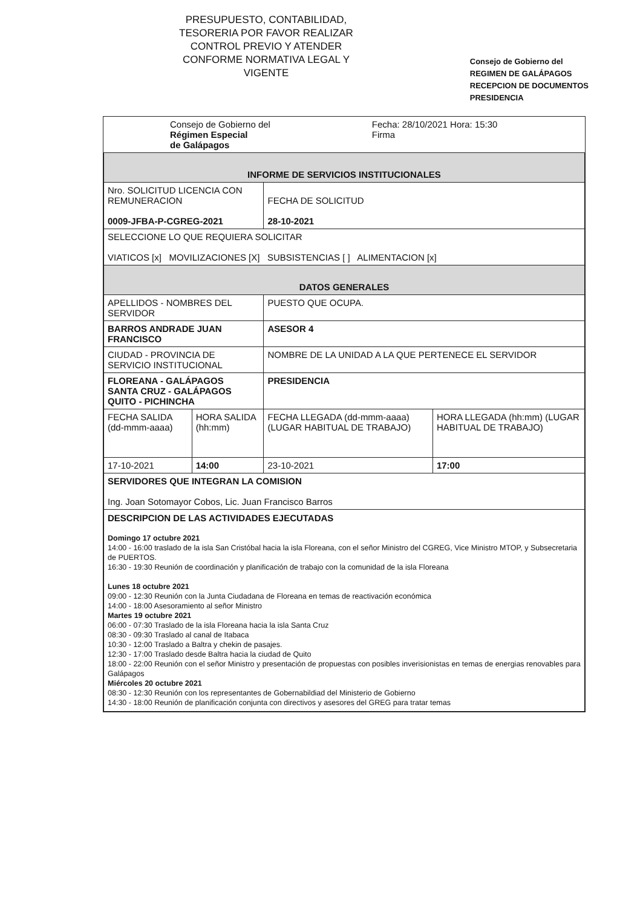PRESUPUESTO, CONTABILIDAD, TESORERIA POR FAVOR REALIZAR CONTROL PREVIO Y ATENDER CONFORME NORMATIVA LEGAL Y VIGENTE
Consejo de Gobierno del
REGIMEN DE GALÁPAGOS
RECEPCION DE DOCUMENTOS
PRESIDENCIA
| Consejo de Gobierno del Régimen Especial de Galápagos | Fecha: 28/10/2021 Hora: 15:30 Firma |
| INFORME DE SERVICIOS INSTITUCIONALES | | | |
| Nro. SOLICITUD LICENCIA CON REMUNERACION 0009-JFBA-P-CGREG-2021 | | FECHA DE SOLICITUD 28-10-2021 | |
| SELECCIONE LO QUE REQUIERA SOLICITAR VIATICOS [x] MOVILIZACIONES [X] SUBSISTENCIAS [ ] ALIMENTACION [x] | | | |
| DATOS GENERALES | | | |
| APELLIDOS - NOMBRES DEL SERVIDOR | | PUESTO QUE OCUPA. | |
| BARROS ANDRADE JUAN FRANCISCO | | ASESOR 4 | |
| CIUDAD - PROVINCIA DE SERVICIO INSTITUCIONAL | | NOMBRE DE LA UNIDAD A LA QUE PERTENECE EL SERVIDOR | |
| FLOREANA - GALÁPAGOS SANTA CRUZ - GALÁPAGOS QUITO - PICHINCHA | | PRESIDENCIA | |
| FECHA SALIDA (dd-mmm-aaaa) | HORA SALIDA (hh:mm) | FECHA LLEGADA (dd-mmm-aaaa) (LUGAR HABITUAL DE TRABAJO) | HORA LLEGADA (hh:mm) (LUGAR HABITUAL DE TRABAJO) |
| 17-10-2021 | 14:00 | 23-10-2021 | 17:00 |
| SERVIDORES QUE INTEGRAN LA COMISION Ing. Joan Sotomayor Cobos, Lic. Juan Francisco Barros | | | |
| DESCRIPCION DE LAS ACTIVIDADES EJECUTADAS Domingo 17 octubre 2021 14:00 - 16:00 traslado de la isla San Cristóbal hacia la isla Floreana, con el señor Ministro del CGREG, Vice Ministro MTOP, y Subsecretaria de PUERTOS. 16:30 - 19:30 Reunión de coordinación y planificación de trabajo con la comunidad de la isla Floreana Lunes 18 octubre 2021 09:00 - 12:30 Reunión con la Junta Ciudadana de Floreana en temas de reactivación económica 14:00 - 18:00 Asesoramiento al señor Ministro Martes 19 octubre 2021 06:00 - 07:30 Traslado de la isla Floreana hacia la isla Santa Cruz 08:30 - 09:30 Traslado al canal de Itabaca 10:30 - 12:00 Traslado a Baltra y chekin de pasajes. 12:30 - 17:00 Traslado desde Baltra hacia la ciudad de Quito 18:00 - 22:00 Reunión con el señor Ministro y presentación de propuestas con posibles inverisionistas en temas de energias renovables para Galápagos Miércoles 20 octubre 2021 08:30 - 12:30 Reunión con los representantes de Gobernabildiad del Ministerio de Gobierno 14:30 - 18:00 Reunión de planificación conjunta con directivos y asesores del GREG para tratar temas | | | |